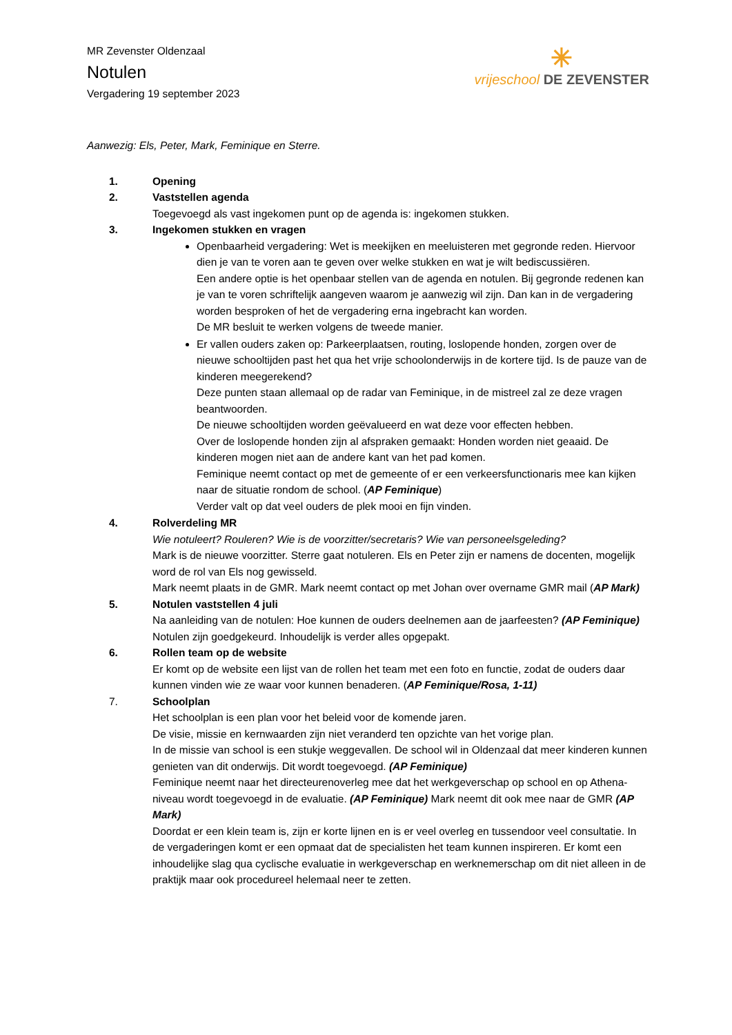MR Zevenster Oldenzaal
Notulen
Vergadering 19 september 2023
✳
vrijeschool DE ZEVENSTER
Aanwezig: Els, Peter, Mark, Feminique en Sterre.
1. Opening
2. Vaststellen agenda
Toegevoegd als vast ingekomen punt op de agenda is: ingekomen stukken.
3. Ingekomen stukken en vragen
Openbaarheid vergadering: Wet is meekijken en meeluisteren met gegronde reden. Hiervoor dien je van te voren aan te geven over welke stukken en wat je wilt bediscussiëren.
Een andere optie is het openbaar stellen van de agenda en notulen. Bij gegronde redenen kan je van te voren schriftelijk aangeven waarom je aanwezig wil zijn. Dan kan in de vergadering worden besproken of het de vergadering erna ingebracht kan worden.
De MR besluit te werken volgens de tweede manier.
Er vallen ouders zaken op: Parkeerplaatsen, routing, loslopende honden, zorgen over de nieuwe schooltijden past het qua het vrije schoolonderwijs in de kortere tijd. Is de pauze van de kinderen meegerekend?
Deze punten staan allemaal op de radar van Feminique, in de mistreel zal ze deze vragen beantwoorden.
De nieuwe schooltijden worden geëvalueerd en wat deze voor effecten hebben.
Over de loslopende honden zijn al afspraken gemaakt: Honden worden niet geaaid. De kinderen mogen niet aan de andere kant van het pad komen.
Feminique neemt contact op met de gemeente of er een verkeersfunctionaris mee kan kijken naar de situatie rondom de school. (AP Feminique)
Verder valt op dat veel ouders de plek mooi en fijn vinden.
4. Rolverdeling MR
Wie notuleert? Rouleren? Wie is de voorzitter/secretaris? Wie van personeelsgeleding?
Mark is de nieuwe voorzitter. Sterre gaat notuleren. Els en Peter zijn er namens de docenten, mogelijk word de rol van Els nog gewisseld.
Mark neemt plaats in de GMR. Mark neemt contact op met Johan over overname GMR mail (AP Mark)
5. Notulen vaststellen 4 juli
Na aanleiding van de notulen: Hoe kunnen de ouders deelnemen aan de jaarfeesten? (AP Feminique)
Notulen zijn goedgekeurd. Inhoudelijk is verder alles opgepakt.
6. Rollen team op de website
Er komt op de website een lijst van de rollen het team met een foto en functie, zodat de ouders daar kunnen vinden wie ze waar voor kunnen benaderen. (AP Feminique/Rosa, 1-11)
7. Schoolplan
Het schoolplan is een plan voor het beleid voor de komende jaren.
De visie, missie en kernwaarden zijn niet veranderd ten opzichte van het vorige plan.
In de missie van school is een stukje weggevallen. De school wil in Oldenzaal dat meer kinderen kunnen genieten van dit onderwijs. Dit wordt toegevoegd. (AP Feminique)
Feminique neemt naar het directeurenoverleg mee dat het werkgeverschap op school en op Athena-niveau wordt toegevoegd in de evaluatie. (AP Feminique) Mark neemt dit ook mee naar de GMR (AP Mark)
Doordat er een klein team is, zijn er korte lijnen en is er veel overleg en tussendoor veel consultatie. In de vergaderingen komt er een opmaat dat de specialisten het team kunnen inspireren. Er komt een inhoudelijke slag qua cyclische evaluatie in werkgeverschap en werknemerschap om dit niet alleen in de praktijk maar ook procedureel helemaal neer te zetten.